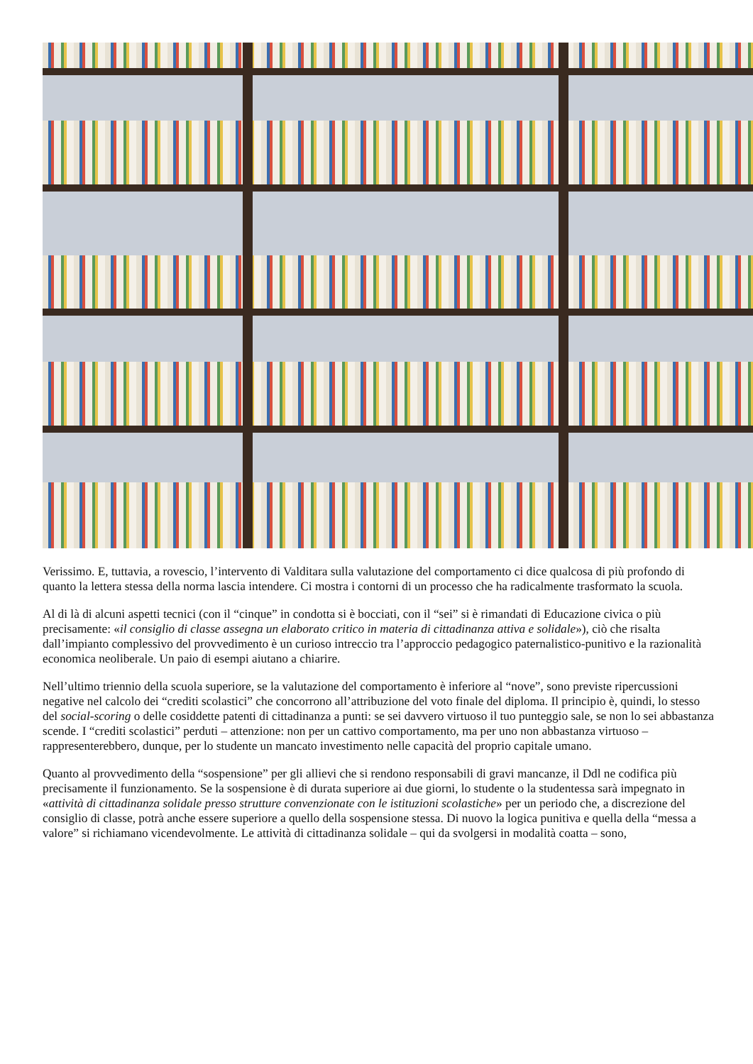Verissimo. E, tuttavia, a rovescio, l’intervento di Valditara sulla valutazione del comportamento ci dice qualcosa di più profondo di quanto la lettera stessa della norma lascia intendere. Ci mostra i contorni di un processo che ha radicalmente trasformato la scuola.
Al di là di alcuni aspetti tecnici (con il “cinque” in condotta si è bocciati, con il “sei” si è rimandati di Educazione civica o più precisamente: «il consiglio di classe assegna un elaborato critico in materia di cittadinanza attiva e solidale»), ciò che risalta dall’impianto complessivo del provvedimento è un curioso intreccio tra l’approccio pedagogico paternalistico-punitivo e la razionalità economica neoliberale. Un paio di esempi aiutano a chiarire.
Nell’ultimo triennio della scuola superiore, se la valutazione del comportamento è inferiore al “nove”, sono previste ripercussioni negative nel calcolo dei “crediti scolastici” che concorrono all’attribuzione del voto finale del diploma. Il principio è, quindi, lo stesso del social-scoring o delle cosiddette patenti di cittadinanza a punti: se sei davvero virtuoso il tuo punteggio sale, se non lo sei abbastanza scende. I “crediti scolastici” perduti – attenzione: non per un cattivo comportamento, ma per uno non abbastanza virtuoso – rappresenterebbero, dunque, per lo studente un mancato investimento nelle capacità del proprio capitale umano.
Quanto al provvedimento della “sospensione” per gli allievi che si rendono responsabili di gravi mancanze, il Ddl ne codifica più precisamente il funzionamento. Se la sospensione è di durata superiore ai due giorni, lo studente o la studentessa sarà impegnato in «attività di cittadinanza solidale presso strutture convenzionate con le istituzioni scolastiche» per un periodo che, a discrezione del consiglio di classe, potrà anche essere superiore a quello della sospensione stessa. Di nuovo la logica punitiva e quella della “messa a valore” si richiamano vicendevolmente. Le attività di cittadinanza solidale – qui da svolgersi in modalità coatta – sono,